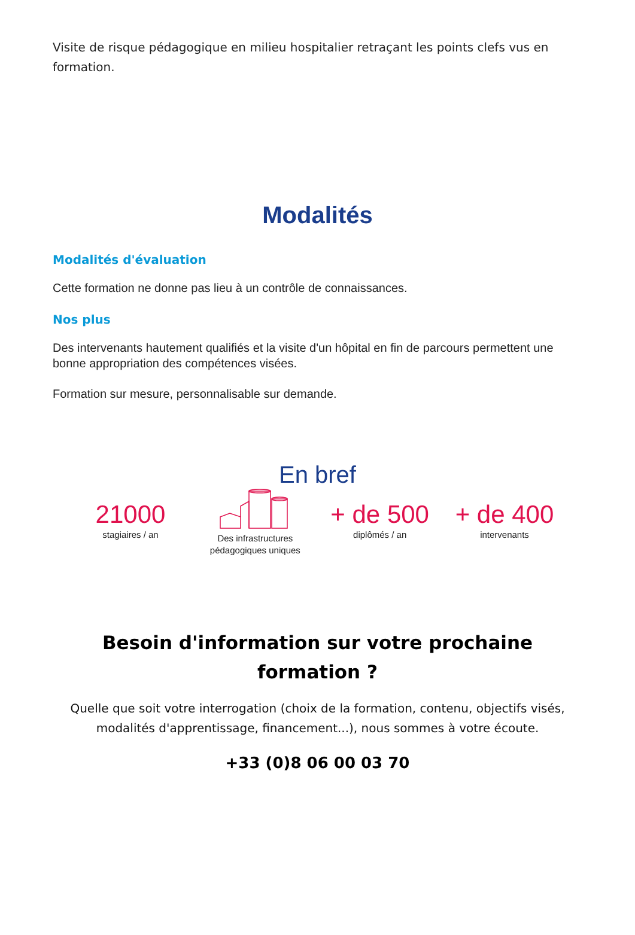Visite de risque pédagogique en milieu hospitalier retraçant les points clefs vus en formation.
Modalités
Modalités d'évaluation
Cette formation ne donne pas lieu à un contrôle de connaissances.
Nos plus
Des intervenants hautement qualifiés et la visite d'un hôpital en fin de parcours permettent une bonne appropriation des compétences visées.
Formation sur mesure, personnalisable sur demande.
En bref
21000
stagiaires / an
Des infrastructures pédagogiques uniques
+ de 500
diplômés / an
+ de 400
intervenants
Besoin d'information sur votre prochaine formation ?
Quelle que soit votre interrogation (choix de la formation, contenu, objectifs visés, modalités d'apprentissage, financement...), nous sommes à votre écoute.
+33 (0)8 06 00 03 70